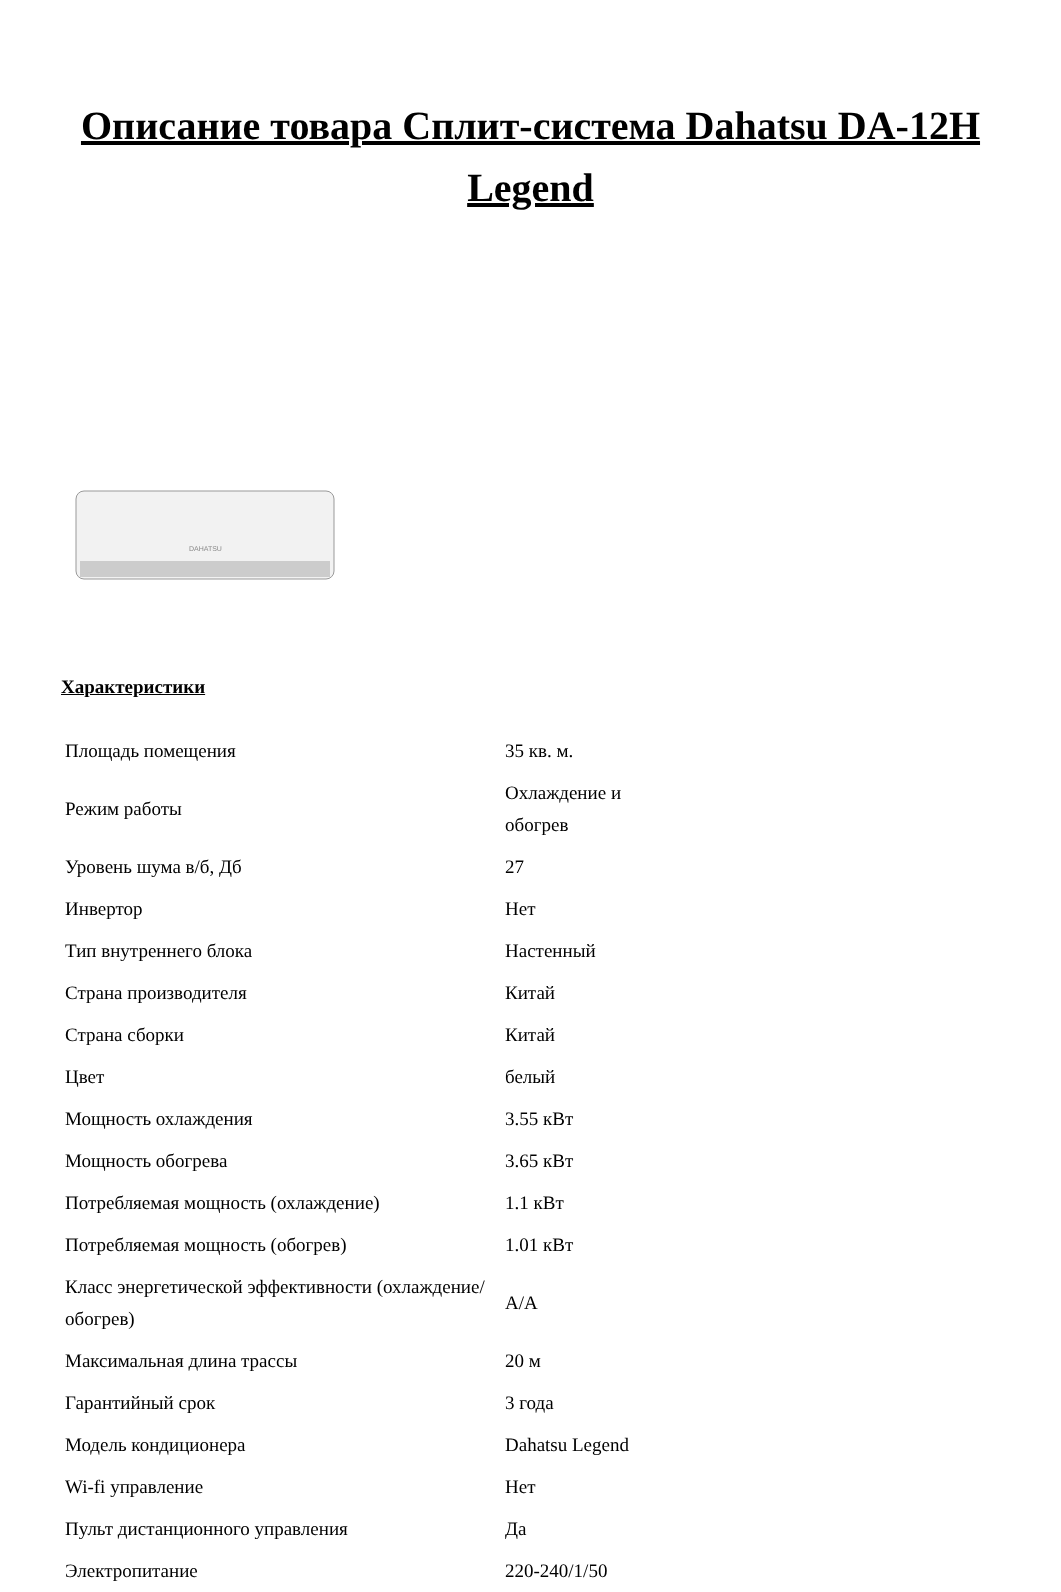Описание товара Сплит-система Dahatsu DA-12H Legend
DAHATSU
Характеристики
| Площадь помещения | 35 кв. м. |
| Режим работы | Охлаждение и обогрев |
| Уровень шума в/б, Дб | 27 |
| Инвертор | Нет |
| Тип внутреннего блока | Настенный |
| Страна производителя | Китай |
| Страна сборки | Китай |
| Цвет | белый |
| Мощность охлаждения | 3.55 кВт |
| Мощность обогрева | 3.65 кВт |
| Потребляемая мощность (охлаждение) | 1.1 кВт |
| Потребляемая мощность (обогрев) | 1.01 кВт |
| Класс энергетической эффективности (охлаждение/обогрев) | A/A |
| Максимальная длина трассы | 20 м |
| Гарантийный срок | 3 года |
| Модель кондиционера | Dahatsu Legend |
| Wi-fi управление | Нет |
| Пульт дистанционного управления | Да |
| Электропитание | 220-240/1/50 |